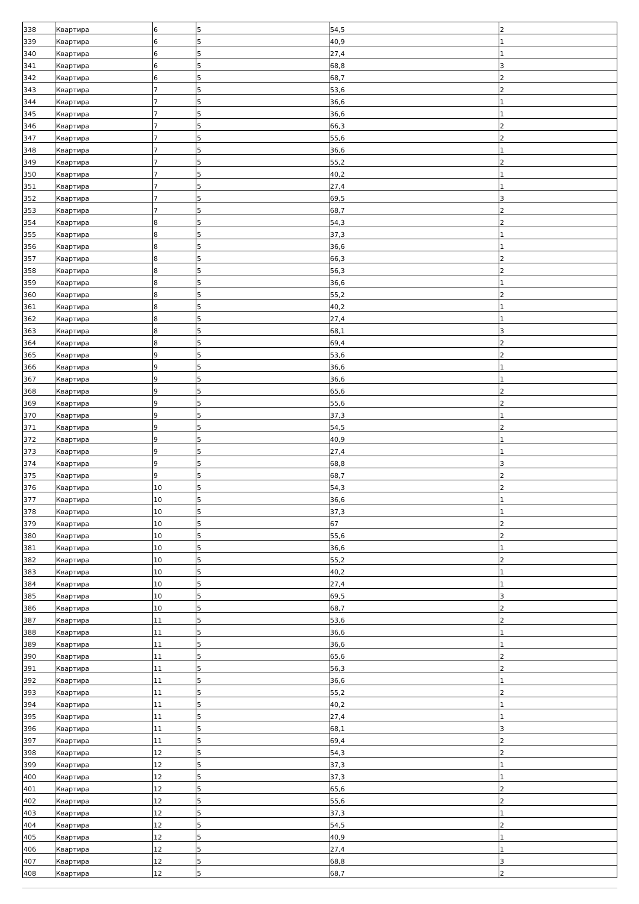| 338 | Квартира | 6 | 5 | 54,5 | 2 |
| 339 | Квартира | 6 | 5 | 40,9 | 1 |
| 340 | Квартира | 6 | 5 | 27,4 | 1 |
| 341 | Квартира | 6 | 5 | 68,8 | 3 |
| 342 | Квартира | 6 | 5 | 68,7 | 2 |
| 343 | Квартира | 7 | 5 | 53,6 | 2 |
| 344 | Квартира | 7 | 5 | 36,6 | 1 |
| 345 | Квартира | 7 | 5 | 36,6 | 1 |
| 346 | Квартира | 7 | 5 | 66,3 | 2 |
| 347 | Квартира | 7 | 5 | 55,6 | 2 |
| 348 | Квартира | 7 | 5 | 36,6 | 1 |
| 349 | Квартира | 7 | 5 | 55,2 | 2 |
| 350 | Квартира | 7 | 5 | 40,2 | 1 |
| 351 | Квартира | 7 | 5 | 27,4 | 1 |
| 352 | Квартира | 7 | 5 | 69,5 | 3 |
| 353 | Квартира | 7 | 5 | 68,7 | 2 |
| 354 | Квартира | 8 | 5 | 54,3 | 2 |
| 355 | Квартира | 8 | 5 | 37,3 | 1 |
| 356 | Квартира | 8 | 5 | 36,6 | 1 |
| 357 | Квартира | 8 | 5 | 66,3 | 2 |
| 358 | Квартира | 8 | 5 | 56,3 | 2 |
| 359 | Квартира | 8 | 5 | 36,6 | 1 |
| 360 | Квартира | 8 | 5 | 55,2 | 2 |
| 361 | Квартира | 8 | 5 | 40,2 | 1 |
| 362 | Квартира | 8 | 5 | 27,4 | 1 |
| 363 | Квартира | 8 | 5 | 68,1 | 3 |
| 364 | Квартира | 8 | 5 | 69,4 | 2 |
| 365 | Квартира | 9 | 5 | 53,6 | 2 |
| 366 | Квартира | 9 | 5 | 36,6 | 1 |
| 367 | Квартира | 9 | 5 | 36,6 | 1 |
| 368 | Квартира | 9 | 5 | 65,6 | 2 |
| 369 | Квартира | 9 | 5 | 55,6 | 2 |
| 370 | Квартира | 9 | 5 | 37,3 | 1 |
| 371 | Квартира | 9 | 5 | 54,5 | 2 |
| 372 | Квартира | 9 | 5 | 40,9 | 1 |
| 373 | Квартира | 9 | 5 | 27,4 | 1 |
| 374 | Квартира | 9 | 5 | 68,8 | 3 |
| 375 | Квартира | 9 | 5 | 68,7 | 2 |
| 376 | Квартира | 10 | 5 | 54,3 | 2 |
| 377 | Квартира | 10 | 5 | 36,6 | 1 |
| 378 | Квартира | 10 | 5 | 37,3 | 1 |
| 379 | Квартира | 10 | 5 | 67 | 2 |
| 380 | Квартира | 10 | 5 | 55,6 | 2 |
| 381 | Квартира | 10 | 5 | 36,6 | 1 |
| 382 | Квартира | 10 | 5 | 55,2 | 2 |
| 383 | Квартира | 10 | 5 | 40,2 | 1 |
| 384 | Квартира | 10 | 5 | 27,4 | 1 |
| 385 | Квартира | 10 | 5 | 69,5 | 3 |
| 386 | Квартира | 10 | 5 | 68,7 | 2 |
| 387 | Квартира | 11 | 5 | 53,6 | 2 |
| 388 | Квартира | 11 | 5 | 36,6 | 1 |
| 389 | Квартира | 11 | 5 | 36,6 | 1 |
| 390 | Квартира | 11 | 5 | 65,6 | 2 |
| 391 | Квартира | 11 | 5 | 56,3 | 2 |
| 392 | Квартира | 11 | 5 | 36,6 | 1 |
| 393 | Квартира | 11 | 5 | 55,2 | 2 |
| 394 | Квартира | 11 | 5 | 40,2 | 1 |
| 395 | Квартира | 11 | 5 | 27,4 | 1 |
| 396 | Квартира | 11 | 5 | 68,1 | 3 |
| 397 | Квартира | 11 | 5 | 69,4 | 2 |
| 398 | Квартира | 12 | 5 | 54,3 | 2 |
| 399 | Квартира | 12 | 5 | 37,3 | 1 |
| 400 | Квартира | 12 | 5 | 37,3 | 1 |
| 401 | Квартира | 12 | 5 | 65,6 | 2 |
| 402 | Квартира | 12 | 5 | 55,6 | 2 |
| 403 | Квартира | 12 | 5 | 37,3 | 1 |
| 404 | Квартира | 12 | 5 | 54,5 | 2 |
| 405 | Квартира | 12 | 5 | 40,9 | 1 |
| 406 | Квартира | 12 | 5 | 27,4 | 1 |
| 407 | Квартира | 12 | 5 | 68,8 | 3 |
| 408 | Квартира | 12 | 5 | 68,7 | 2 |